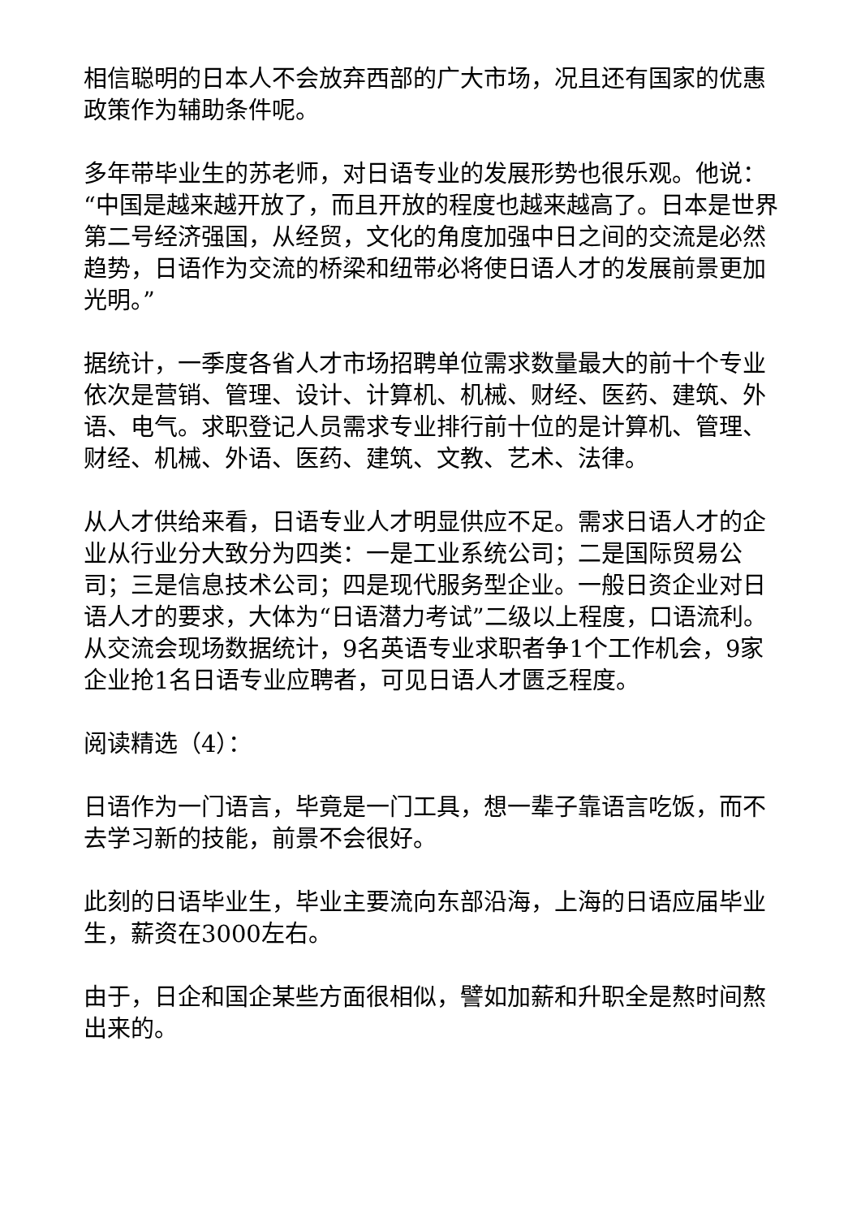相信聪明的日本人不会放弃西部的广大市场，况且还有国家的优惠政策作为辅助条件呢。
多年带毕业生的苏老师，对日语专业的发展形势也很乐观。他说：“中国是越来越开放了，而且开放的程度也越来越高了。日本是世界第二号经济强国，从经贸，文化的角度加强中日之间的交流是必然趋势，日语作为交流的桥梁和纽带必将使日语人才的发展前景更加光明。”
据统计，一季度各省人才市场招聘单位需求数量最大的前十个专业依次是营销、管理、设计、计算机、机械、财经、医药、建筑、外语、电气。求职登记人员需求专业排行前十位的是计算机、管理、财经、机械、外语、医药、建筑、文教、艺术、法律。
从人才供给来看，日语专业人才明显供应不足。需求日语人才的企业从行业分大致分为四类：一是工业系统公司；二是国际贸易公司；三是信息技术公司；四是现代服务型企业。一般日资企业对日语人才的要求，大体为“日语潜力考试”二级以上程度，口语流利。从交流会现场数据统计，9名英语专业求职者争1个工作机会，9家企业抢1名日语专业应聘者，可见日语人才匮乏程度。
阅读精选（4）：
日语作为一门语言，毕竟是一门工具，想一辈子靠语言吃饭，而不去学习新的技能，前景不会很好。
此刻的日语毕业生，毕业主要流向东部沿海，上海的日语应届毕业生，薪资在3000左右。
由于，日企和国企某些方面很相似，譬如加薪和升职全是熬时间熬出来的。